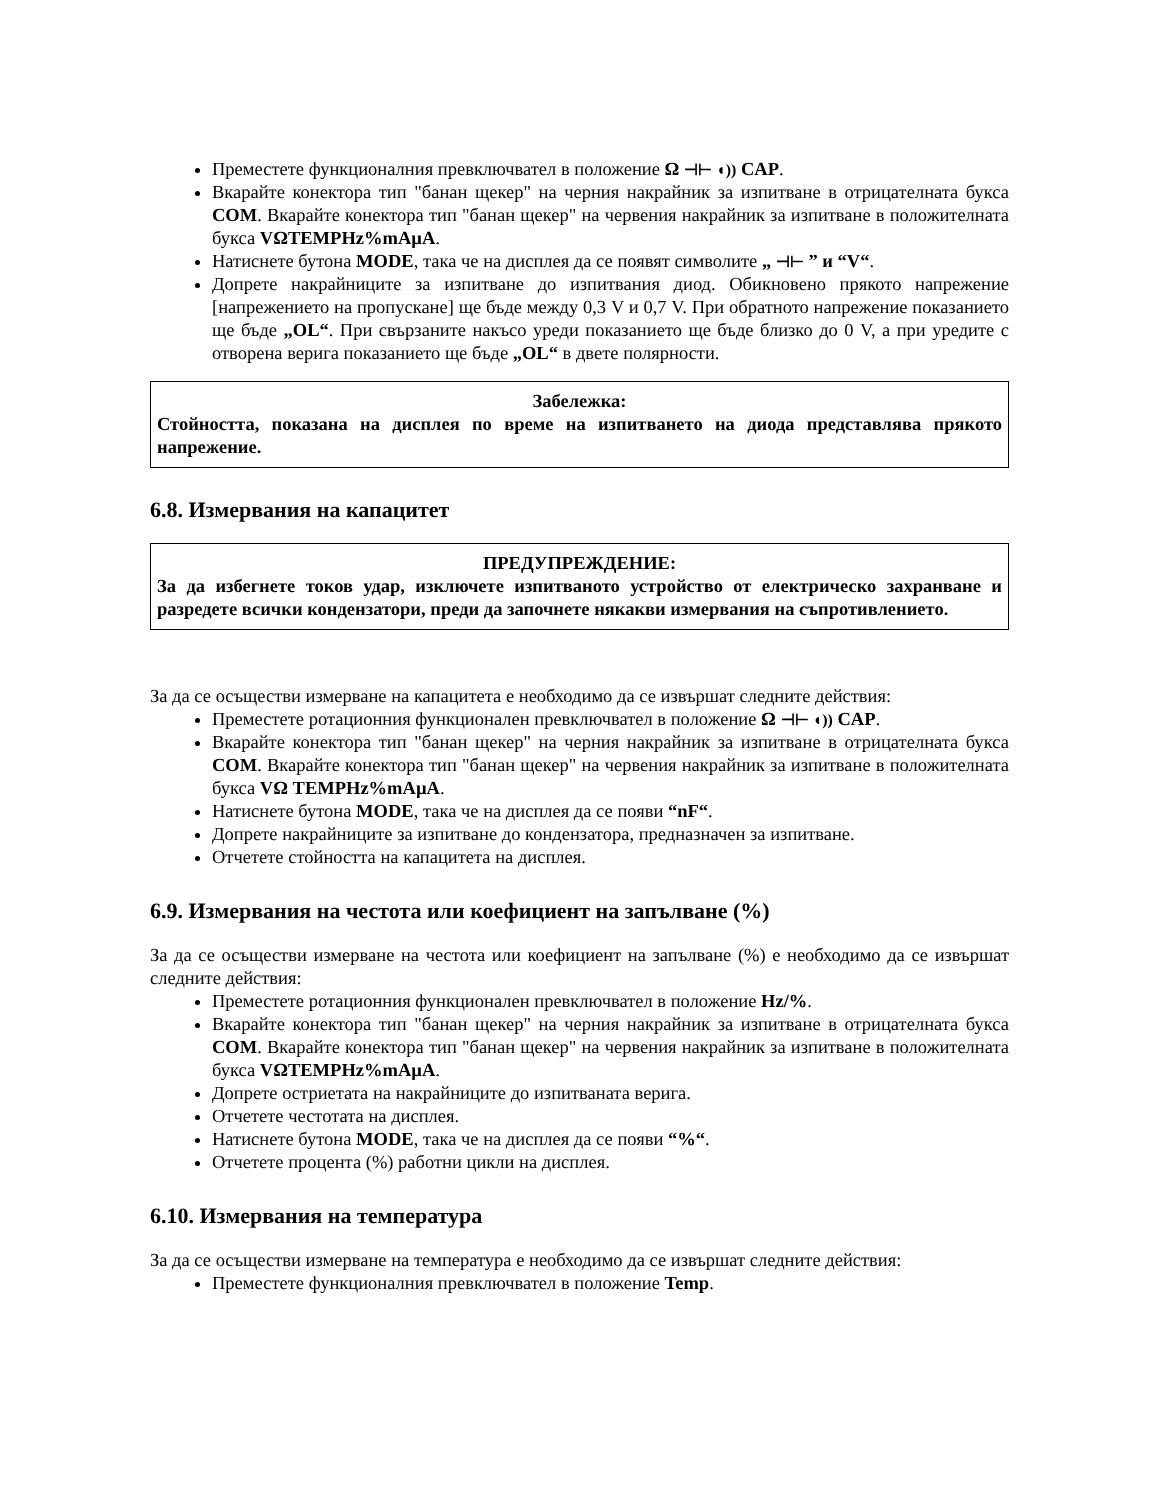Преместете функционалния превключвател в положение Ω ⊣⊢ ◖)) CAP.
Вкарайте конектора тип "банан щекер" на черния накрайник за изпитване в отрицателната букса COM. Вкарайте конектора тип "банан щекер" на червения накрайник за изпитване в положителната букса VΩTEMPHz%mAµA.
Натиснете бутона MODE, така че на дисплея да се появят символите „ ⊣⊢ ” и “V“.
Допрете накрайниците за изпитване до изпитвания диод. Обикновено прякото напрежение [напрежението на пропускане] ще бъде между 0,3 V и 0,7 V. При обратното напрежение показанието ще бъде „OL“. При свързаните накъсо уреди показанието ще бъде близко до 0 V, а при уредите с отворена верига показанието ще бъде „OL“ в двете полярности.
Забележка:
Стойността, показана на дисплея по време на изпитването на диода представлява прякото напрежение.
6.8. Измервания на капацитет
ПРЕДУПРЕЖДЕНИЕ:
За да избегнете токов удар, изключете изпитваното устройство от електрическо захранване и разредете всички кондензатори, преди да започнете някакви измервания на съпротивлението.
За да се осъществи измерване на капацитета е необходимо да се извършат следните действия:
Преместете ротационния функционален превключвател в положение Ω ⊣⊢ ◖)) CAP.
Вкарайте конектора тип "банан щекер" на черния накрайник за изпитване в отрицателната букса COM. Вкарайте конектора тип "банан щекер" на червения накрайник за изпитване в положителната букса VΩ TEMPHz%mAµA.
Натиснете бутона MODE, така че на дисплея да се появи “nF“.
Допрете накрайниците за изпитване до кондензатора, предназначен за изпитване.
Отчетете стойността на капацитета на дисплея.
6.9. Измервания на честота или коефициент на запълване (%)
За да се осъществи измерване на честота или коефициент на запълване (%) е необходимо да се извършат следните действия:
Преместете ротационния функционален превключвател в положение Hz/%.
Вкарайте конектора тип "банан щекер" на черния накрайник за изпитване в отрицателната букса COM. Вкарайте конектора тип "банан щекер" на червения накрайник за изпитване в положителната букса VΩTEMPHz%mAµA.
Допрете остриетата на накрайниците до изпитваната верига.
Отчетете честотата на дисплея.
Натиснете бутона MODE, така че на дисплея да се появи “%“.
Отчетете процента (%) работни цикли на дисплея.
6.10. Измервания на температура
За да се осъществи измерване на температура е необходимо да се извършат следните действия:
Преместете функционалния превключвател в положение Temp.